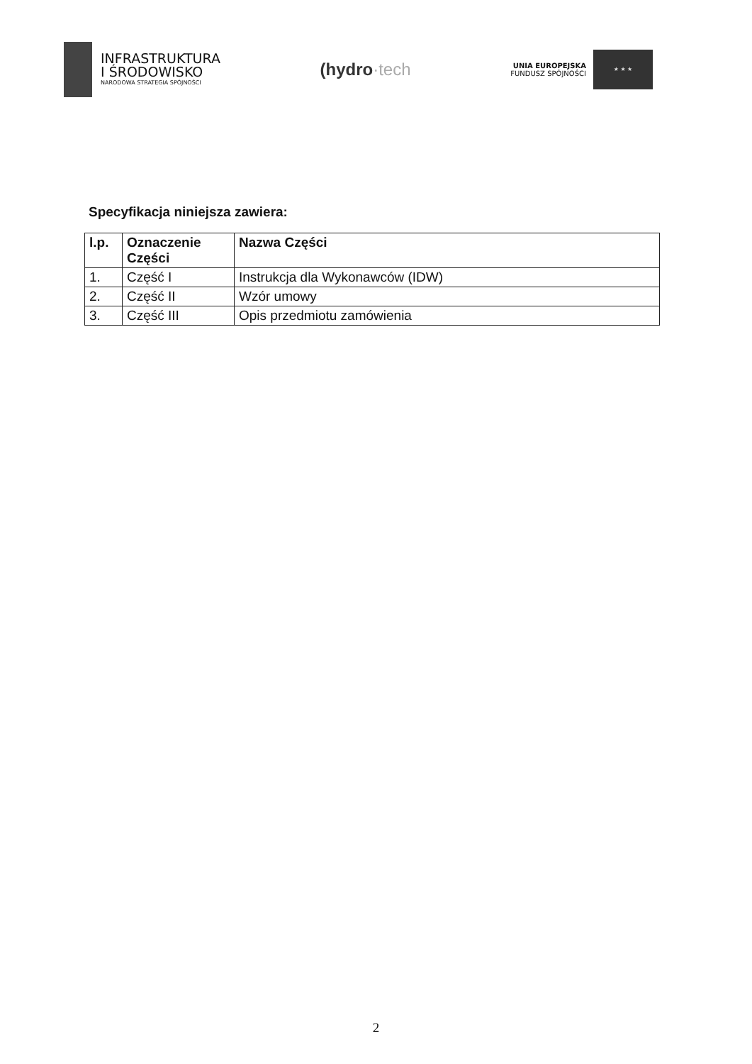INFRASTRUKTURA
I ŚRODOWISKO
NARODOWA STRATEGIA SPÓJNOŚCI
(hydro·tech
UNIA EUROPEJSKA
FUNDUSZ SPÓJNOŚCI
★ ★ ★
Specyfikacja niniejsza zawiera:
| l.p. | Oznaczenie Części | Nazwa Części |
| --- | --- | --- |
| 1. | Część I | Instrukcja dla Wykonawców (IDW) |
| 2. | Część II | Wzór umowy |
| 3. | Część III | Opis przedmiotu zamówienia |
2